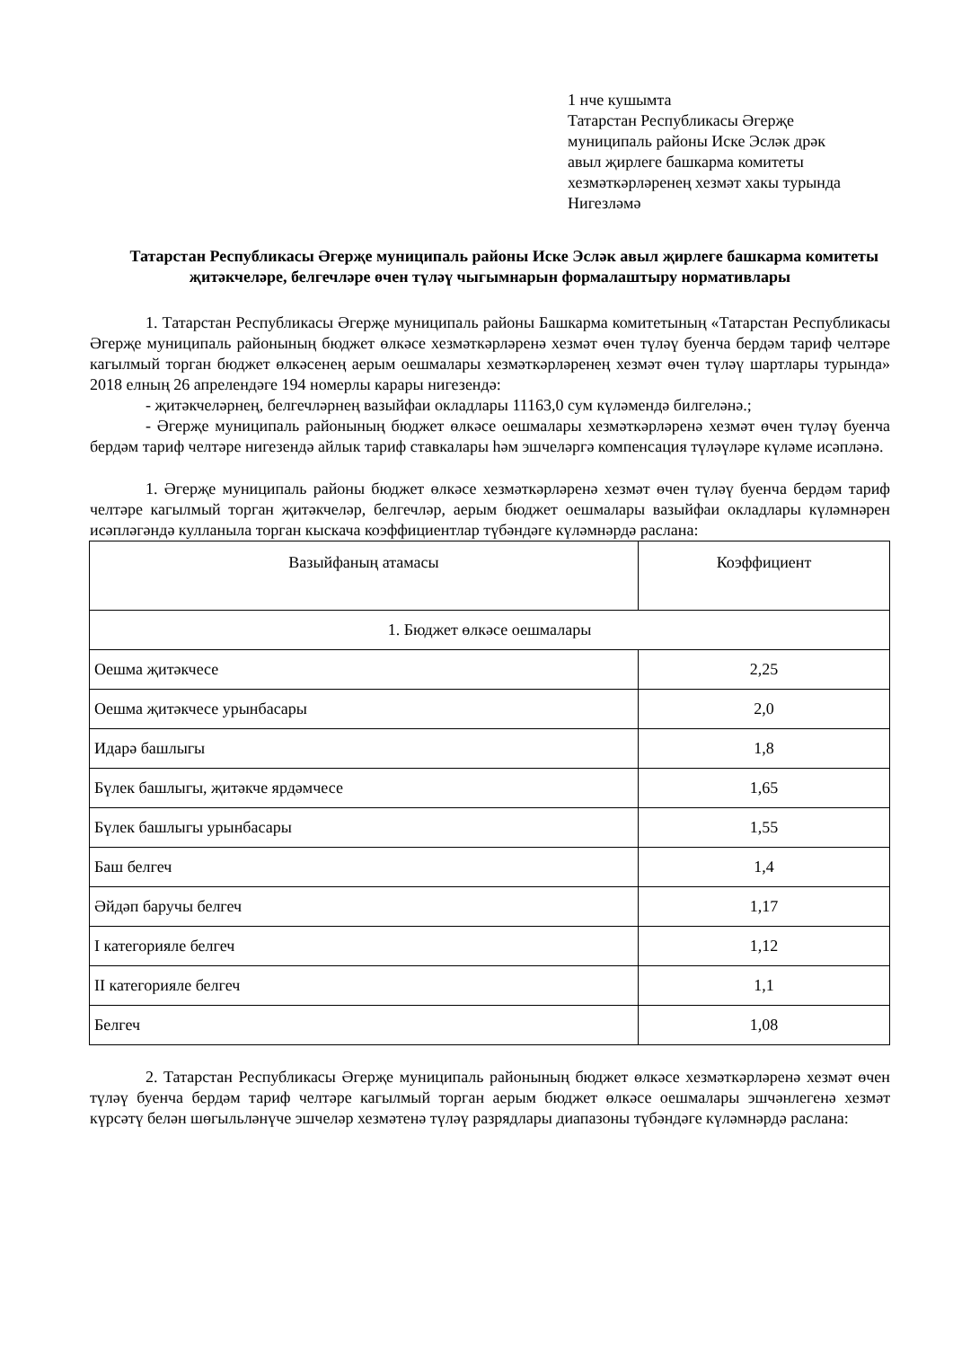1 нче кушымта
Татарстан Республикасы Әгерҗе
муниципаль районы Иске Эсләк дрәк
авыл җирлеге башкарма комитеты
хезмәткәрләренең хезмәт хакы турында
Нигезләмә
Татарстан Республикасы Әгерҗе муниципаль районы Иске Эсләк авыл җирлеге башкарма комитеты җитәкчеләре, белгечләре өчен түләү чыгымнарын формалаштыру нормативлары
1. Татарстан Республикасы Әгерҗе муниципаль районы Башкарма комитетының «Татарстан Республикасы Әгерҗе муниципаль районының бюджет өлкәсе хезмәткәрләренә хезмәт өчен түләү буенча бердәм тариф челтәре кагылмый торган бюджет өлкәсенең аерым оешмалары хезмәткәрләренең хезмәт өчен түләү шартлары турында» 2018 елның 26 апрелендәге 194 номерлы карары нигезендә:
- җитәкчеләрнең, белгечләрнең вазыйфаи окладлары 11163,0 сум күләмендә билгеләнә.;
- Әгерҗе муниципаль районының бюджет өлкәсе оешмалары хезмәткәрләренә хезмәт өчен түләү буенча бердәм тариф челтәре нигезендә айлык тариф ставкалары һәм эшчеләргә компенсация түләүләре күләме исәпләнә.
1. Әгерҗе муниципаль районы бюджет өлкәсе хезмәткәрләренә хезмәт өчен түләү буенча бердәм тариф челтәре кагылмый торган җитәкчеләр, белгечләр, аерым бюджет оешмалары вазыйфаи окладлары күләмнәрен исәпләгәндә кулланыла торган кыскача коэффициентлар түбәндәге күләмнәрдә раслана:
| Вазыйфаның атамасы | Коэффициент |
| 1. Бюджет өлкәсе оешмалары | |
| Оешма җитәкчесе | 2,25 |
| Оешма җитәкчесе урынбасары | 2,0 |
| Идарә башлыгы | 1,8 |
| Бүлек башлыгы, җитәкче ярдәмчесе | 1,65 |
| Бүлек башлыгы урынбасары | 1,55 |
| Баш белгеч | 1,4 |
| Әйдәп баручы белгеч | 1,17 |
| I категорияле белгеч | 1,12 |
| II категорияле белгеч | 1,1 |
| Белгеч | 1,08 |
2. Татарстан Республикасы Әгерҗе муниципаль районының бюджет өлкәсе хезмәткәрләренә хезмәт өчен түләү буенча бердәм тариф челтәре кагылмый торган аерым бюджет өлкәсе оешмалары эшчәнлегенә хезмәт күрсәтү белән шөгыльләнүче эшчеләр хезмәтенә түләү разрядлары диапазоны түбәндәге күләмнәрдә раслана: